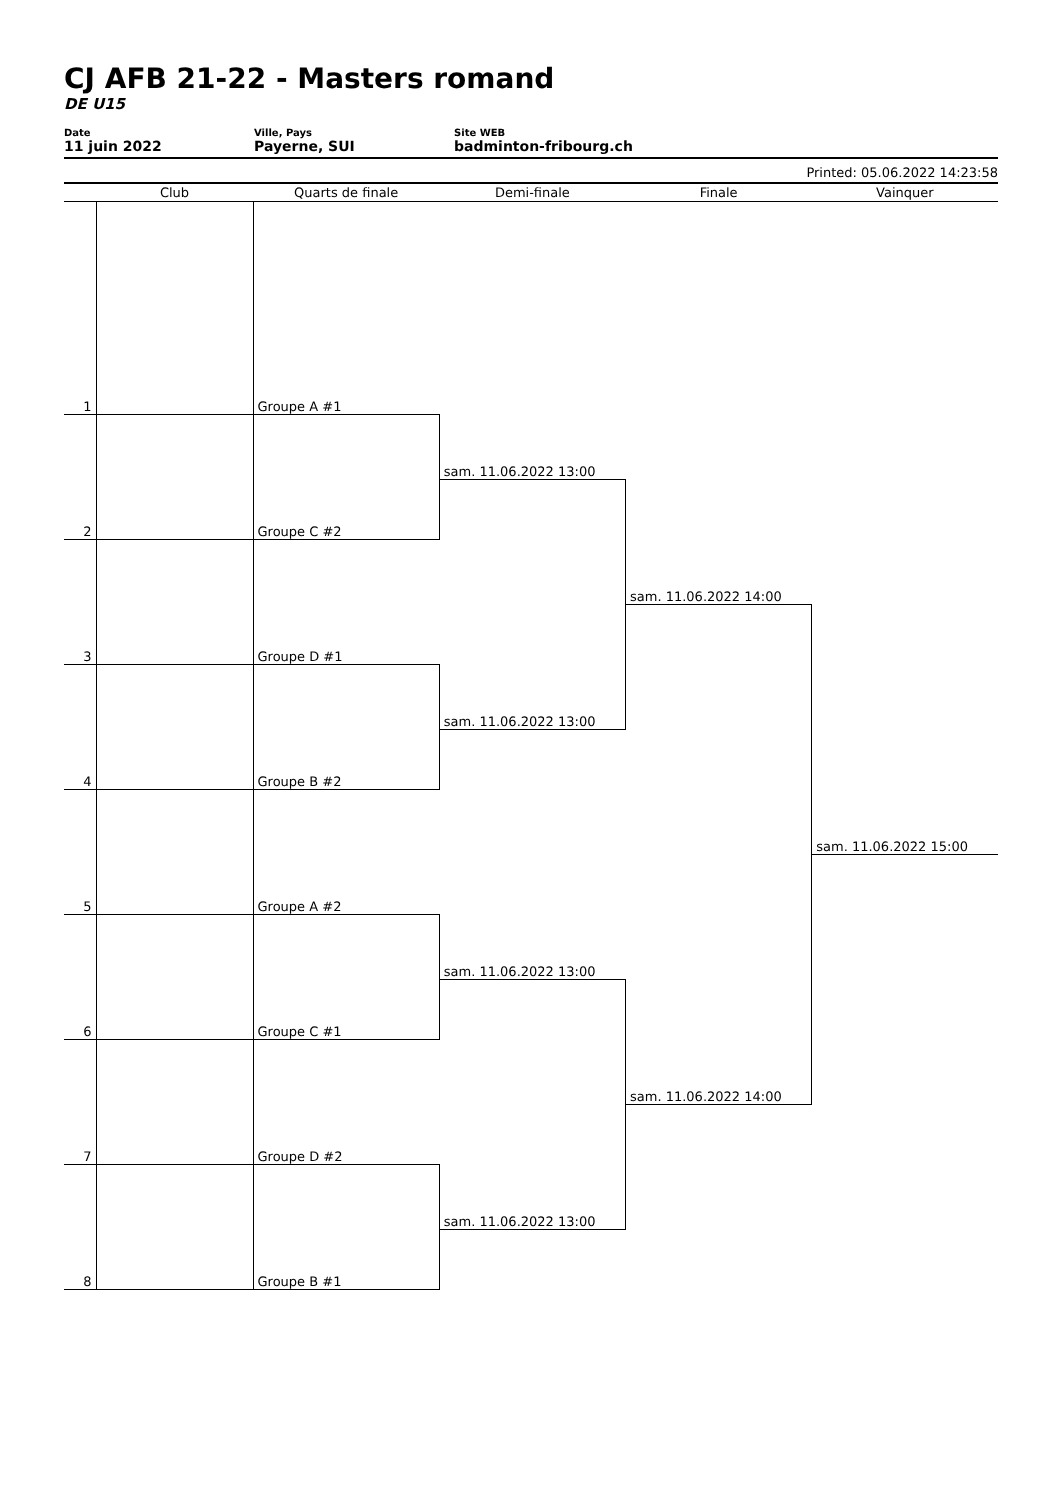CJ AFB 21-22 - Masters romand
DE U15
Date
11 juin 2022
Ville, Pays
Payerne, SUI
Site WEB
badminton-fribourg.ch
Printed: 05.06.2022 14:23:58
| | Club | Quarts de finale | Demi-finale | Finale | Vainquer |
| --- | --- | --- | --- | --- | --- |
| 1 | | Groupe A #1 | | | |
| | | | sam. 11.06.2022 13:00 | | |
| 2 | | Groupe C #2 | | | |
| | | | | sam. 11.06.2022 14:00 | |
| 3 | | Groupe D #1 | | | |
| | | | sam. 11.06.2022 13:00 | | |
| 4 | | Groupe B #2 | | | |
| | | | | | sam. 11.06.2022 15:00 |
| 5 | | Groupe A #2 | | | |
| | | | sam. 11.06.2022 13:00 | | |
| 6 | | Groupe C #1 | | | |
| | | | | sam. 11.06.2022 14:00 | |
| 7 | | Groupe D #2 | | | |
| | | | sam. 11.06.2022 13:00 | | |
| 8 | | Groupe B #1 | | | |